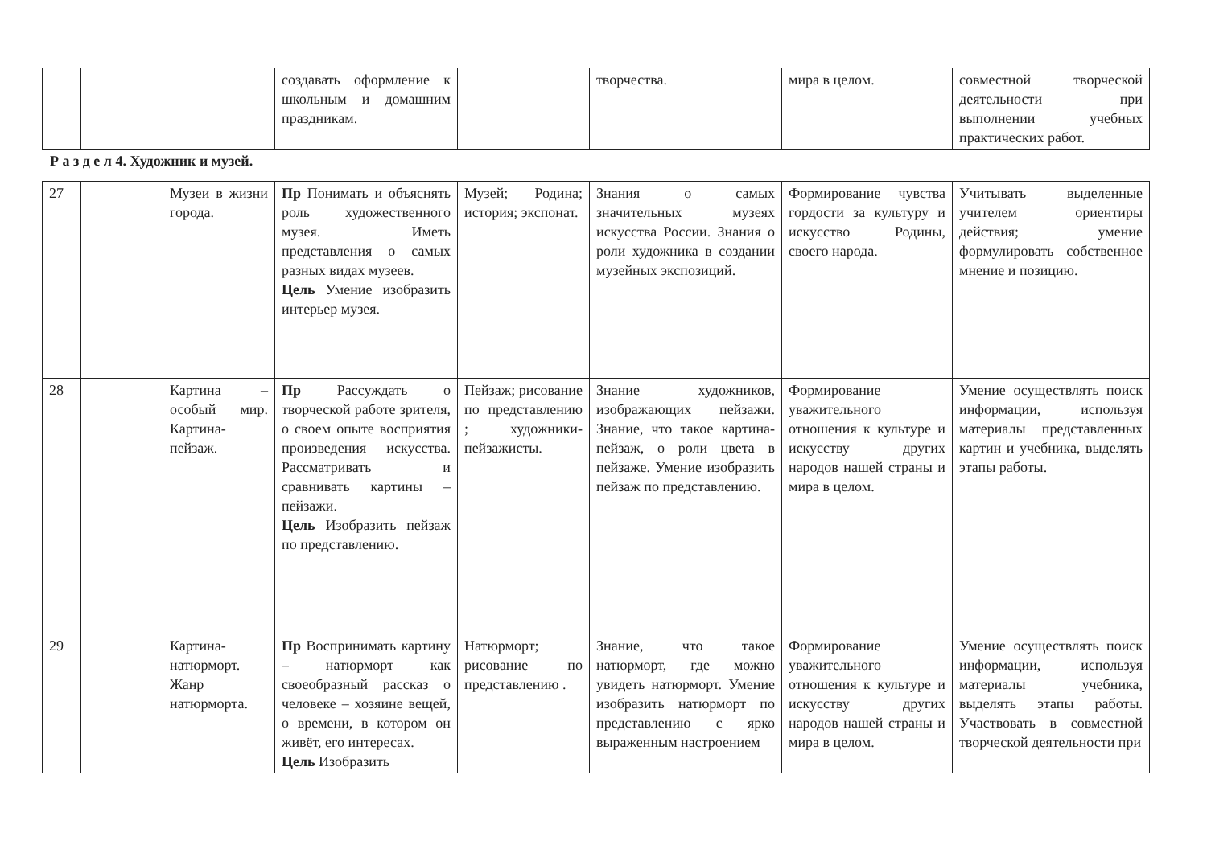| | | | создавать оформление к школьным и домашним праздникам. | | творчества. | мира в целом. | совместной творческой деятельности при выполнении учебных практических работ. |
Р а з д е л 4. Художник и музей.
| 27 | | Музеи в жизни города. | Пр Понимать и объяснять роль художественного музея. Иметь представления о самых разных видах музеев. Цель Умение изобразить интерьер музея. | Музей; Родина; история; экспонат. | Знания о самых значительных музеях искусства России. Знания о роли художника в создании музейных экспозиций. | Формирование чувства гордости за культуру и искусство Родины, своего народа. | Учитывать выделенные учителем ориентиры действия; умение формулировать собственное мнение и позицию. |
| 28 | | Картина – особый мир. Картина-пейзаж. | Пр Рассуждать о творческой работе зрителя, о своем опыте восприятия произведения искусства. Рассматривать и сравнивать картины – пейзажи. Цель Изобразить пейзаж по представлению. | Пейзаж; рисование по представлению ; художники-пейзажисты. | Знание художников, изображающих пейзажи. Знание, что такое картина-пейзаж, о роли цвета в пейзаже. Умение изобразить пейзаж по представлению. | Формирование уважительного отношения к культуре и искусству других народов нашей страны и мира в целом. | Умение осуществлять поиск информации, используя материалы представленных картин и учебника, выделять этапы работы. |
| 29 | | Картина-натюрморт. Жанр натюрморта. | Пр Воспринимать картину – натюрморт как своеобразный рассказ о человеке – хозяине вещей, о времени, в котором он живёт, его интересах. Цель Изобразить | Натюрморт; рисование по представлению . | Знание, что такое натюрморт, где можно увидеть натюрморт. Умение изобразить натюрморт по представлению с ярко выраженным настроением | Формирование уважительного отношения к культуре и искусству других народов нашей страны и мира в целом. | Умение осуществлять поиск информации, используя материалы учебника, выделять этапы работы. Участвовать в совместной творческой деятельности при |